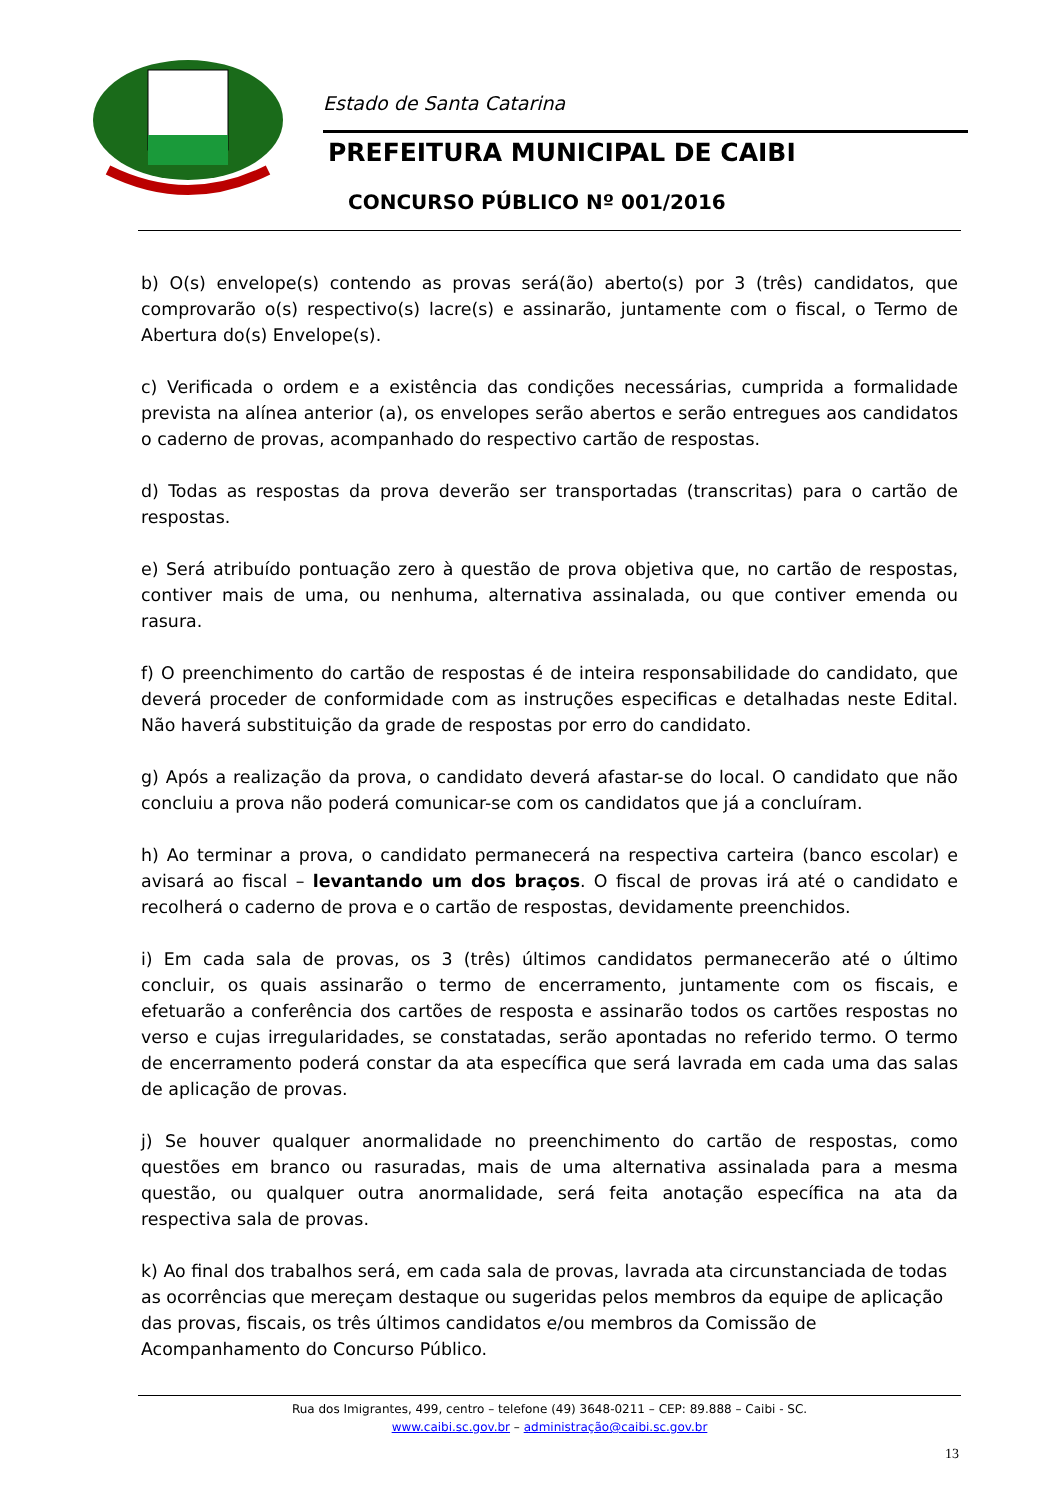Estado de Santa Catarina
PREFEITURA MUNICIPAL DE CAIBI
CONCURSO PÚBLICO Nº 001/2016
b) O(s) envelope(s) contendo as provas será(ão) aberto(s) por 3 (três) candidatos, que comprovarão o(s) respectivo(s) lacre(s) e assinarão, juntamente com o fiscal, o Termo de Abertura do(s) Envelope(s).
c) Verificada o ordem e a existência das condições necessárias, cumprida a formalidade prevista na alínea anterior (a), os envelopes serão abertos e serão entregues aos candidatos o caderno de provas, acompanhado do respectivo cartão de respostas.
d) Todas as respostas da prova deverão ser transportadas (transcritas) para o cartão de respostas.
e) Será atribuído pontuação zero à questão de prova objetiva que, no cartão de respostas, contiver mais de uma, ou nenhuma, alternativa assinalada, ou que contiver emenda ou rasura.
f) O preenchimento do cartão de respostas é de inteira responsabilidade do candidato, que deverá proceder de conformidade com as instruções especificas e detalhadas neste Edital. Não haverá substituição da grade de respostas por erro do candidato.
g) Após a realização da prova, o candidato deverá afastar-se do local. O candidato que não concluiu a prova não poderá comunicar-se com os candidatos que já a concluíram.
h) Ao terminar a prova, o candidato permanecerá na respectiva carteira (banco escolar) e avisará ao fiscal – levantando um dos braços. O fiscal de provas irá até o candidato e recolherá o caderno de prova e o cartão de respostas, devidamente preenchidos.
i) Em cada sala de provas, os 3 (três) últimos candidatos permanecerão até o último concluir, os quais assinarão o termo de encerramento, juntamente com os fiscais, e efetuarão a conferência dos cartões de resposta e assinarão todos os cartões respostas no verso e cujas irregularidades, se constatadas, serão apontadas no referido termo. O termo de encerramento poderá constar da ata específica que será lavrada em cada uma das salas de aplicação de provas.
j) Se houver qualquer anormalidade no preenchimento do cartão de respostas, como questões em branco ou rasuradas, mais de uma alternativa assinalada para a mesma questão, ou qualquer outra anormalidade, será feita anotação específica na ata da respectiva sala de provas.
k) Ao final dos trabalhos será, em cada sala de provas, lavrada ata circunstanciada de todas as ocorrências que mereçam destaque ou sugeridas pelos membros da equipe de aplicação das provas, fiscais, os três últimos candidatos e/ou membros da Comissão de Acompanhamento do Concurso Público.
Rua dos Imigrantes, 499, centro – telefone (49) 3648-0211 – CEP: 89.888 – Caibi - SC.
www.caibi.sc.gov.br – administração@caibi.sc.gov.br
13